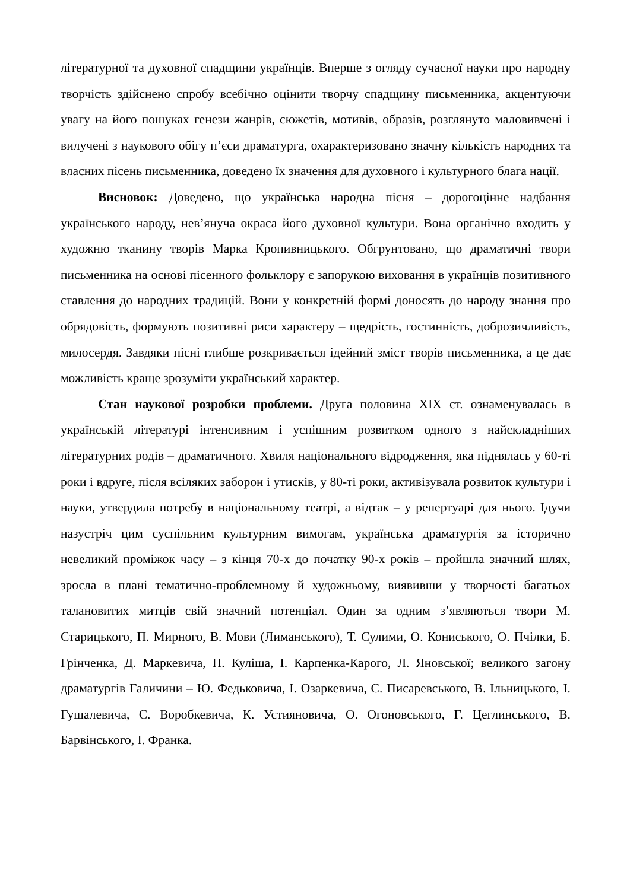літературної та духовної спадщини українців. Вперше з огляду сучасної науки про народну творчість здійснено спробу всебічно оцінити творчу спадщину письменника, акцентуючи увагу на його пошуках генези жанрів, сюжетів, мотивів, образів, розглянуто маловивчені і вилучені з наукового обігу п’єси драматурга, охарактеризовано значну кількість народних та власних пісень письменника, доведено їх значення для духовного і культурного блага нації.
Висновок: Доведено, що українська народна пісня – дорогоцінне надбання українського народу, нев’януча окраса його духовної культури. Вона органічно входить у художню тканину творів Марка Кропивницького. Обгрунтовано, що драматичні твори письменника на основі пісенного фольклору є запорукою виховання в українців позитивного ставлення до народних традицій. Вони у конкретній формі доносять до народу знання про обрядовість, формують позитивні риси характеру – щедрість, гостинність, доброзичливість, милосердя. Завдяки пісні глибше розкривається ідейний зміст творів письменника, а це дає можливість краще зрозуміти український характер.
Стан наукової розробки проблеми. Друга половина ХІХ ст. ознаменувалась в українській літературі інтенсивним і успішним розвитком одного з найскладніших літературних родів – драматичного. Хвиля національного відродження, яка піднялась у 60-ті роки і вдруге, після всіляких заборон і утисків, у 80-ті роки, активізувала розвиток культури і науки, утвердила потребу в національному театрі, а відтак – у репертуарі для нього. Ідучи назустріч цим суспільним культурним вимогам, українська драматургія за історично невеликий проміжок часу – з кінця 70-х до початку 90-х років – пройшла значний шлях, зросла в плані тематично-проблемному й художньому, виявивши у творчості багатьох талановитих митців свій значний потенціал. Один за одним з’являються твори М. Старицького, П. Мирного, В. Мови (Лиманського), Т. Сулими, О. Кониського, О. Пчілки, Б. Грінченка, Д. Маркевича, П. Куліша, І. Карпенка-Карого, Л. Яновської; великого загону драматургів Галичини – Ю. Федьковича, І. Озаркевича, С. Писаревського, В. Ільницького, І. Гушалевича, С. Воробкевича, К. Устияновича, О. Огоновського, Г. Цеглинського, В. Барвінського, І. Франка.